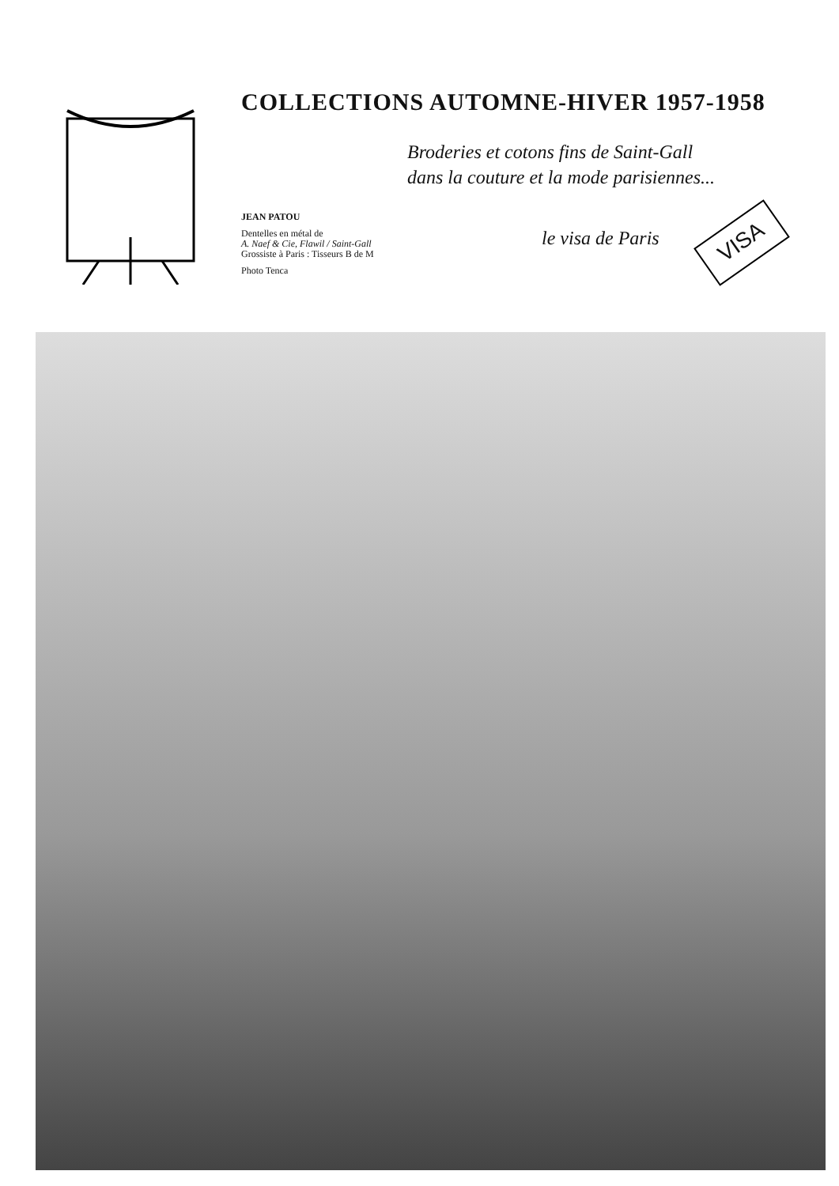COLLECTIONS AUTOMNE-HIVER 1957-1958
Broderies et cotons fins de Saint-Gall
dans la couture et la mode parisiennes...
JEAN PATOU
Dentelles en métal de
A. Naef & Cie, Flawil / Saint-Gall
Grossiste à Paris : Tisseurs B de M
Photo Tenca
le visa de Paris
VISA